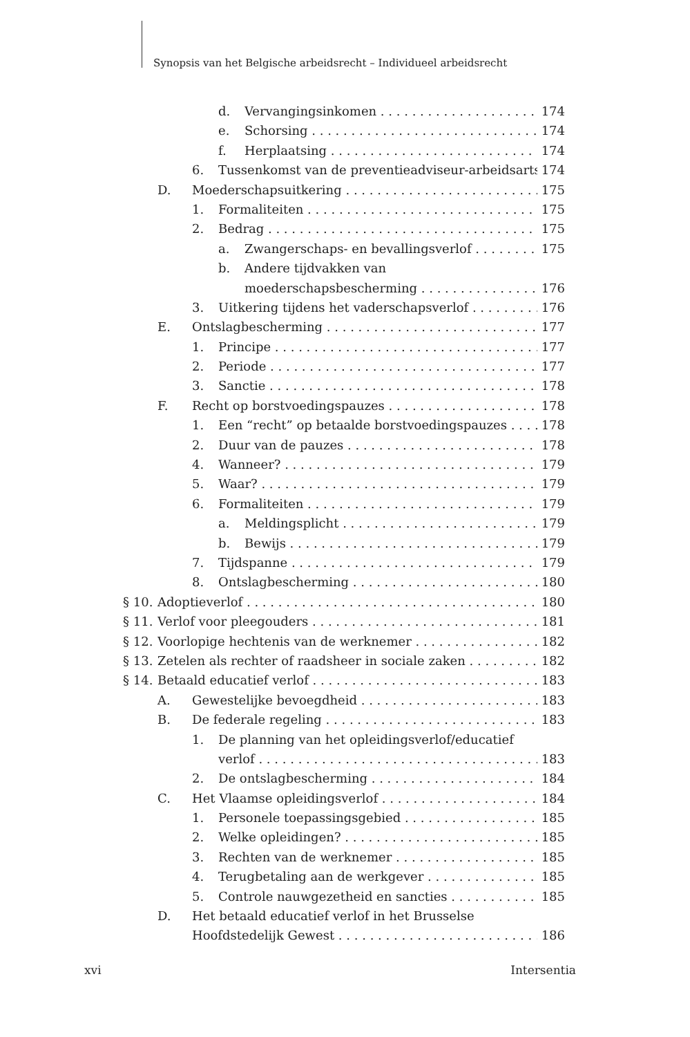Synopsis van het Belgische arbeidsrecht – Individueel arbeidsrecht
d. Vervangingsinkomen 174
e. Schorsing 174
f. Herplaatsing 174
6. Tussenkomst van de preventieadviseur-arbeidsarts 174
D. Moederschapsuitkering 175
1. Formaliteiten 175
2. Bedrag 175
a. Zwangerschaps- en bevallingsverlof 175
b. Andere tijdvakken van
moederschapsbescherming 176
3. Uitkering tijdens het vaderschapsverlof 176
E. Ontslagbescherming 177
1. Principe 177
2. Periode 177
3. Sanctie 178
F. Recht op borstvoedingspauzes 178
1. Een “recht” op betaalde borstvoedingspauzes 178
2. Duur van de pauzes 178
4. Wanneer? 179
5. Waar? 179
6. Formaliteiten 179
a. Meldingsplicht 179
b. Bewijs 179
7. Tijdspanne 179
8. Ontslagbescherming 180
§ 10. Adoptieverlof 180
§ 11. Verlof voor pleegouders 181
§ 12. Voorlopige hechtenis van de werknemer 182
§ 13. Zetelen als rechter of raadsheer in sociale zaken 182
§ 14. Betaald educatief verlof 183
A. Gewestelijke bevoegdheid 183
B. De federale regeling 183
1. De planning van het opleidingsverlof/educatief
verlof 183
2. De ontslagbescherming 184
C. Het Vlaamse opleidingsverlof 184
1. Personele toepassingsgebied 185
2. Welke opleidingen? 185
3. Rechten van de werknemer 185
4. Terugbetaling aan de werkgever 185
5. Controle nauwgezetheid en sancties 185
D. Het betaald educatief verlof in het Brusselse
Hoofdstedelijk Gewest 186
xvi Intersentia